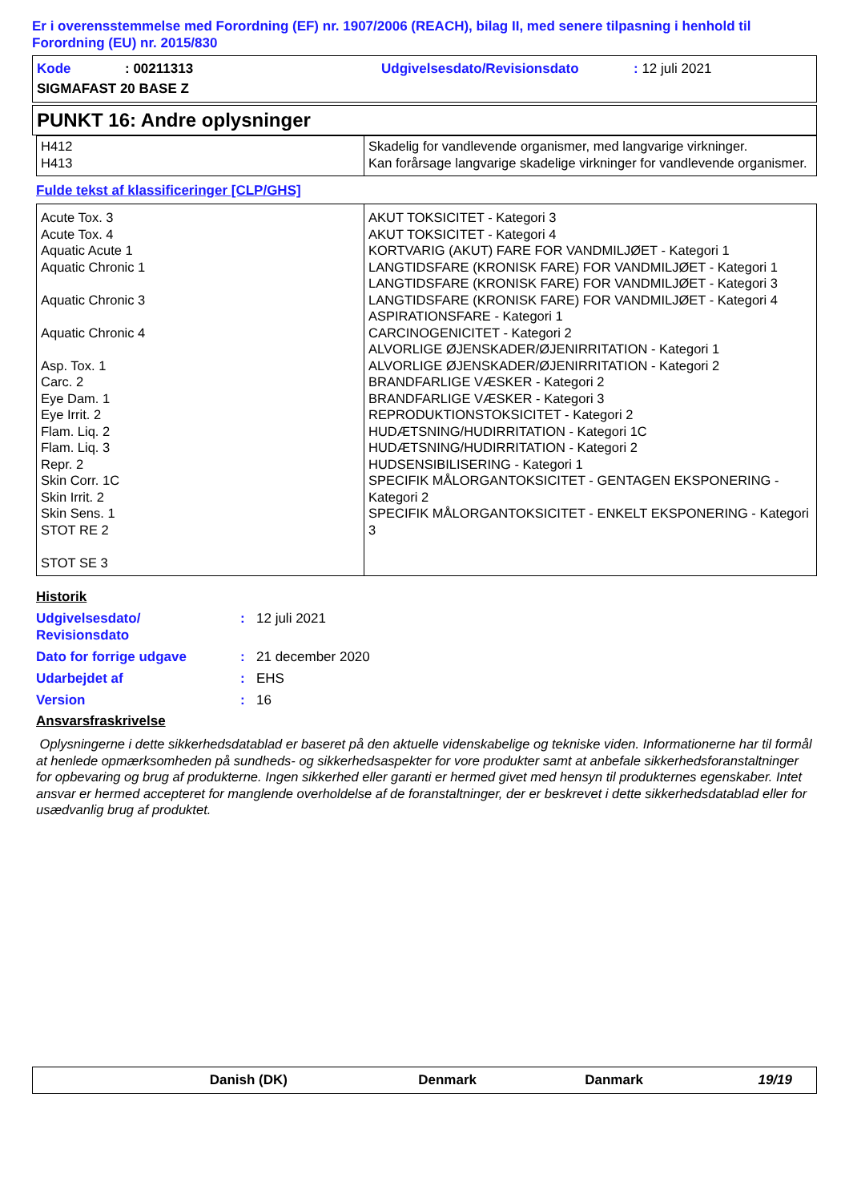Er i overensstemmelse med Forordning (EF) nr. 1907/2006 (REACH), bilag II, med senere tilpasning i henhold til Forordning (EU) nr. 2015/830
Kode: 00211313 Udgivelsesdato/Revisionsdato: 12 juli 2021
SIGMAFAST 20 BASE Z
PUNKT 16: Andre oplysninger
| H412 H413 | Skadelig for vandlevende organismer, med langvarige virkninger. Kan forårsage langvarige skadelige virkninger for vandlevende organismer. |
Fulde tekst af klassificeringer [CLP/GHS]
| Acute Tox. 3 Acute Tox. 4 Aquatic Acute 1 Aquatic Chronic 1 Aquatic Chronic 3 Aquatic Chronic 4 Asp. Tox. 1 Carc. 2 Eye Dam. 1 Eye Irrit. 2 Flam. Liq. 2 Flam. Liq. 3 Repr. 2 Skin Corr. 1C Skin Irrit. 2 Skin Sens. 1 STOT RE 2 STOT SE 3 | AKUT TOKSICITET - Kategori 3 AKUT TOKSICITET - Kategori 4 KORTVARIG (AKUT) FARE FOR VANDMILJØET - Kategori 1 LANGTIDSFARE (KRONISK FARE) FOR VANDMILJØET - Kategori 1 LANGTIDSFARE (KRONISK FARE) FOR VANDMILJØET - Kategori 3 LANGTIDSFARE (KRONISK FARE) FOR VANDMILJØET - Kategori 4 ASPIRATIONSFARE - Kategori 1 CARCINOGENICITET - Kategori 2 ALVORLIGE ØJENSKADER/ØJENIRRITATION - Kategori 1 ALVORLIGE ØJENSKADER/ØJENIRRITATION - Kategori 2 BRANDFARLIGE VÆSKER - Kategori 2 BRANDFARLIGE VÆSKER - Kategori 3 REPRODUKTIONSTOKSICITET - Kategori 2 HUDÆTSNING/HUDIRRITATION - Kategori 1C HUDÆTSNING/HUDIRRITATION - Kategori 2 HUDSENSIBILISERING - Kategori 1 SPECIFIK MÅLORGANTOKSICITET - GENTAGEN EKSPONERING - Kategori 2 SPECIFIK MÅLORGANTOKSICITET - ENKELT EKSPONERING - Kategori 3 |
Historik
Udgivelsesdato/
Revisionsdato: 12 juli 2021
Dato for forrige udgave: 21 december 2020
Udarbejdet af: EHS
Version: 16
Ansvarsfraskrivelse
Oplysningerne i dette sikkerhedsdatablad er baseret på den aktuelle videnskabelige og tekniske viden. Informationerne har til formål at henlede opmærksomheden på sundheds- og sikkerhedsaspekter for vore produkter samt at anbefale sikkerhedsforanstaltninger for opbevaring og brug af produkterne. Ingen sikkerhed eller garanti er hermed givet med hensyn til produkternes egenskaber. Intet ansvar er hermed accepteret for manglende overholdelse af de foranstaltninger, der er beskrevet i dette sikkerhedsdatablad eller for usædvanlig brug af produktet.
Danish (DK) Denmark Danmark 19/19